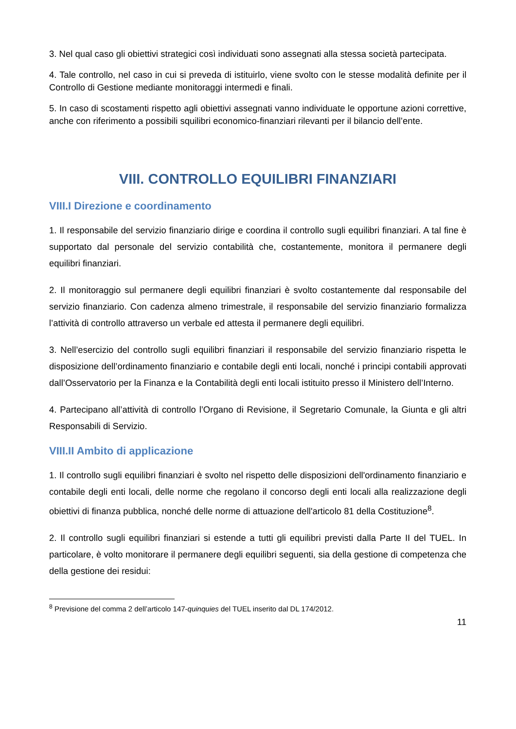3. Nel qual caso gli obiettivi strategici così individuati sono assegnati alla stessa società partecipata.
4. Tale controllo, nel caso in cui si preveda di istituirlo, viene svolto con le stesse modalità definite per il Controllo di Gestione mediante monitoraggi intermedi e finali.
5. In caso di scostamenti rispetto agli obiettivi assegnati vanno individuate le opportune azioni correttive, anche con riferimento a possibili squilibri economico-finanziari rilevanti per il bilancio dell’ente.
VIII. CONTROLLO EQUILIBRI FINANZIARI
VIII.I Direzione e coordinamento
1. Il responsabile del servizio finanziario dirige e coordina il controllo sugli equilibri finanziari. A tal fine è supportato dal personale del servizio contabilità che, costantemente, monitora il permanere degli equilibri finanziari.
2. Il monitoraggio sul permanere degli equilibri finanziari è svolto costantemente dal responsabile del servizio finanziario. Con cadenza almeno trimestrale, il responsabile del servizio finanziario formalizza l’attività di controllo attraverso un verbale ed attesta il permanere degli equilibri.
3. Nell’esercizio del controllo sugli equilibri finanziari il responsabile del servizio finanziario rispetta le disposizione dell’ordinamento finanziario e contabile degli enti locali, nonché i principi contabili approvati dall’Osservatorio per la Finanza e la Contabilità degli enti locali istituito presso il Ministero dell’Interno.
4. Partecipano all’attività di controllo l’Organo di Revisione, il Segretario Comunale, la Giunta e gli altri Responsabili di Servizio.
VIII.II Ambito di applicazione
1. Il controllo sugli equilibri finanziari è svolto nel rispetto delle disposizioni dell'ordinamento finanziario e contabile degli enti locali, delle norme che regolano il concorso degli enti locali alla realizzazione degli obiettivi di finanza pubblica, nonché delle norme di attuazione dell'articolo 81 della Costituzione<sup>8</sup>.
2. Il controllo sugli equilibri finanziari si estende a tutti gli equilibri previsti dalla Parte II del TUEL. In particolare, è volto monitorare il permanere degli equilibri seguenti, sia della gestione di competenza che della gestione dei residui:
<sup>8</sup> Previsione del comma 2 dell’articolo 147-quinquies del TUEL inserito dal DL 174/2012.
11